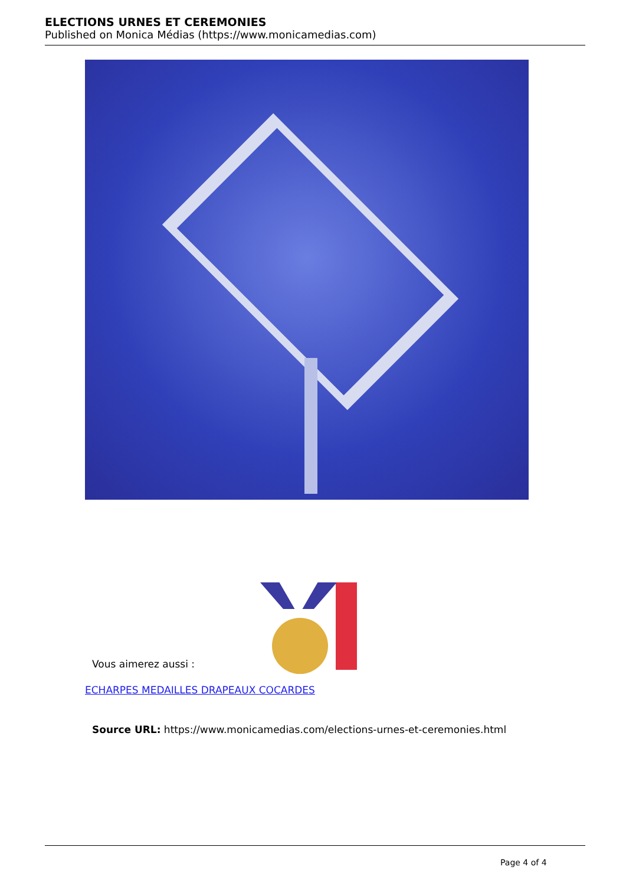ELECTIONS URNES ET CEREMONIES
Published on Monica Médias (https://www.monicamedias.com)
Vous aimerez aussi :
ECHARPES MEDAILLES DRAPEAUX COCARDES
Source URL: https://www.monicamedias.com/elections-urnes-et-ceremonies.html
Page 4 of 4